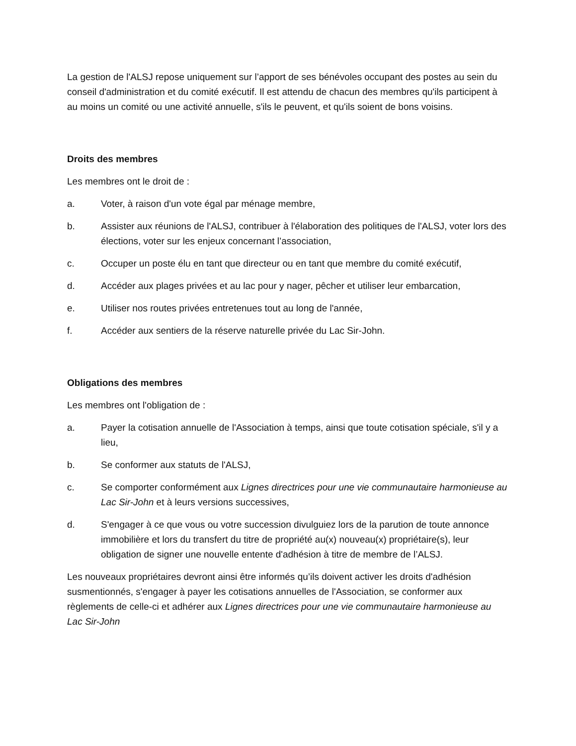La gestion de l'ALSJ repose uniquement sur l’apport de ses bénévoles occupant des postes au sein du conseil d'administration et du comité exécutif. Il est attendu de chacun des membres qu'ils participent à au moins un comité ou une activité annuelle, s'ils le peuvent, et qu'ils soient de bons voisins.
Droits des membres
Les membres ont le droit de :
a. Voter, à raison d'un vote égal par ménage membre,
b. Assister aux réunions de l'ALSJ, contribuer à l'élaboration des politiques de l'ALSJ, voter lors des élections, voter sur les enjeux concernant l’association,
c. Occuper un poste élu en tant que directeur ou en tant que membre du comité exécutif,
d. Accéder aux plages privées et au lac pour y nager, pêcher et utiliser leur embarcation,
e. Utiliser nos routes privées entretenues tout au long de l'année,
f. Accéder aux sentiers de la réserve naturelle privée du Lac Sir-John.
Obligations des membres
Les membres ont l'obligation de :
a. Payer la cotisation annuelle de l'Association à temps, ainsi que toute cotisation spéciale, s'il y a lieu,
b. Se conformer aux statuts de l'ALSJ,
c. Se comporter conformément aux Lignes directrices pour une vie communautaire harmonieuse au Lac Sir-John et à leurs versions successives,
d. S'engager à ce que vous ou votre succession divulguiez lors de la parution de toute annonce immobilière et lors du transfert du titre de propriété au(x) nouveau(x) propriétaire(s), leur obligation de signer une nouvelle entente d'adhésion à titre de membre de l’ALSJ.
Les nouveaux propriétaires devront ainsi être informés qu’ils doivent activer les droits d'adhésion susmentionnés, s'engager à payer les cotisations annuelles de l'Association, se conformer aux règlements de celle-ci et adhérer aux Lignes directrices pour une vie communautaire harmonieuse au Lac Sir-John